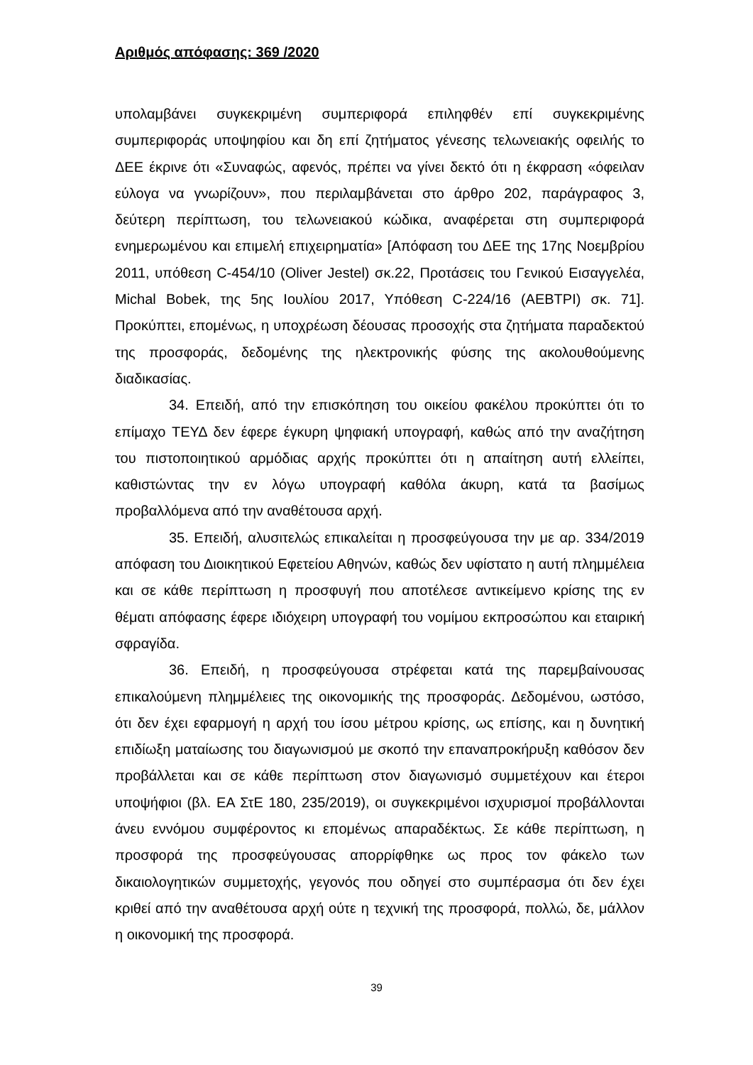Αριθμός απόφασης: 369 /2020
υπολαμβάνει συγκεκριμένη συμπεριφορά επιληφθέν επί συγκεκριμένης συμπεριφοράς υποψηφίου και δη επί ζητήματος γένεσης τελωνειακής οφειλής το ΔΕΕ έκρινε ότι «Συναφώς, αφενός, πρέπει να γίνει δεκτό ότι η έκφραση «όφειλαν εύλογα να γνωρίζουν», που περιλαμβάνεται στο άρθρο 202, παράγραφος 3, δεύτερη περίπτωση, του τελωνειακού κώδικα, αναφέρεται στη συμπεριφορά ενημερωμένου και επιμελή επιχειρηματία» [Απόφαση του ΔΕΕ της 17ης Νοεμβρίου 2011, υπόθεση C-454/10 (Oliver Jestel) σκ.22, Προτάσεις του Γενικού Εισαγγελέα, Michal Bobek, της 5ης Ιουλίου 2017, Υπόθεση C-224/16 (AEBTPI) σκ. 71]. Προκύπτει, επομένως, η υποχρέωση δέουσας προσοχής στα ζητήματα παραδεκτού της προσφοράς, δεδομένης της ηλεκτρονικής φύσης της ακολουθούμενης διαδικασίας.
34. Επειδή, από την επισκόπηση του οικείου φακέλου προκύπτει ότι το επίμαχο ΤΕΥΔ δεν έφερε έγκυρη ψηφιακή υπογραφή, καθώς από την αναζήτηση του πιστοποιητικού αρμόδιας αρχής προκύπτει ότι η απαίτηση αυτή ελλείπει, καθιστώντας την εν λόγω υπογραφή καθόλα άκυρη, κατά τα βασίμως προβαλλόμενα από την αναθέτουσα αρχή.
35. Επειδή, αλυσιτελώς επικαλείται η προσφεύγουσα την με αρ. 334/2019 απόφαση του Διοικητικού Εφετείου Αθηνών, καθώς δεν υφίστατο η αυτή πλημμέλεια και σε κάθε περίπτωση η προσφυγή που αποτέλεσε αντικείμενο κρίσης της εν θέματι απόφασης έφερε ιδιόχειρη υπογραφή του νομίμου εκπροσώπου και εταιρική σφραγίδα.
36. Επειδή, η προσφεύγουσα στρέφεται κατά της παρεμβαίνουσας επικαλούμενη πλημμέλειες της οικονομικής της προσφοράς. Δεδομένου, ωστόσο, ότι δεν έχει εφαρμογή η αρχή του ίσου μέτρου κρίσης, ως επίσης, και η δυνητική επιδίωξη ματαίωσης του διαγωνισμού με σκοπό την επαναπροκήρυξη καθόσον δεν προβάλλεται και σε κάθε περίπτωση στον διαγωνισμό συμμετέχουν και έτεροι υποψήφιοι (βλ. ΕΑ ΣτΕ 180, 235/2019), οι συγκεκριμένοι ισχυρισμοί προβάλλονται άνευ εννόμου συμφέροντος κι επομένως απαραδέκτως. Σε κάθε περίπτωση, η προσφορά της προσφεύγουσας απορρίφθηκε ως προς τον φάκελο των δικαιολογητικών συμμετοχής, γεγονός που οδηγεί στο συμπέρασμα ότι δεν έχει κριθεί από την αναθέτουσα αρχή ούτε η τεχνική της προσφορά, πολλώ, δε, μάλλον η οικονομική της προσφορά.
39